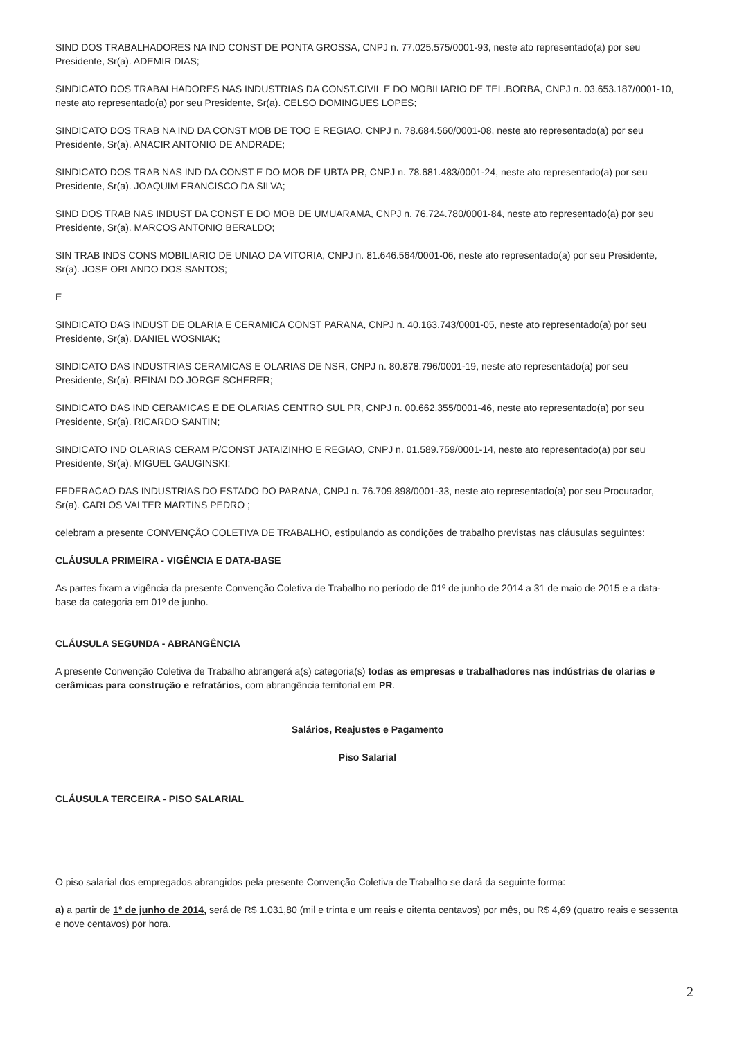SIND DOS TRABALHADORES NA IND CONST DE PONTA GROSSA, CNPJ n. 77.025.575/0001-93, neste ato representado(a) por seu Presidente, Sr(a). ADEMIR DIAS;
SINDICATO DOS TRABALHADORES NAS INDUSTRIAS DA CONST.CIVIL E DO MOBILIARIO DE TEL.BORBA, CNPJ n. 03.653.187/0001-10, neste ato representado(a) por seu Presidente, Sr(a). CELSO DOMINGUES LOPES;
SINDICATO DOS TRAB NA IND DA CONST MOB DE TOO E REGIAO, CNPJ n. 78.684.560/0001-08, neste ato representado(a) por seu Presidente, Sr(a). ANACIR ANTONIO DE ANDRADE;
SINDICATO DOS TRAB NAS IND DA CONST E DO MOB DE UBTA PR, CNPJ n. 78.681.483/0001-24, neste ato representado(a) por seu Presidente, Sr(a). JOAQUIM FRANCISCO DA SILVA;
SIND DOS TRAB NAS INDUST DA CONST E DO MOB DE UMUARAMA, CNPJ n. 76.724.780/0001-84, neste ato representado(a) por seu Presidente, Sr(a). MARCOS ANTONIO BERALDO;
SIN TRAB INDS CONS MOBILIARIO DE UNIAO DA VITORIA, CNPJ n. 81.646.564/0001-06, neste ato representado(a) por seu Presidente, Sr(a). JOSE ORLANDO DOS SANTOS;
E
SINDICATO DAS INDUST DE OLARIA E CERAMICA CONST PARANA, CNPJ n. 40.163.743/0001-05, neste ato representado(a) por seu Presidente, Sr(a). DANIEL WOSNIAK;
SINDICATO DAS INDUSTRIAS CERAMICAS E OLARIAS DE NSR, CNPJ n. 80.878.796/0001-19, neste ato representado(a) por seu Presidente, Sr(a). REINALDO JORGE SCHERER;
SINDICATO DAS IND CERAMICAS E DE OLARIAS CENTRO SUL PR, CNPJ n. 00.662.355/0001-46, neste ato representado(a) por seu Presidente, Sr(a). RICARDO SANTIN;
SINDICATO IND OLARIAS CERAM P/CONST JATAIZINHO E REGIAO, CNPJ n. 01.589.759/0001-14, neste ato representado(a) por seu Presidente, Sr(a). MIGUEL GAUGINSKI;
FEDERACAO DAS INDUSTRIAS DO ESTADO DO PARANA, CNPJ n. 76.709.898/0001-33, neste ato representado(a) por seu Procurador, Sr(a). CARLOS VALTER MARTINS PEDRO ;
celebram a presente CONVENÇÃO COLETIVA DE TRABALHO, estipulando as condições de trabalho previstas nas cláusulas seguintes:
CLÁUSULA PRIMEIRA - VIGÊNCIA E DATA-BASE
As partes fixam a vigência da presente Convenção Coletiva de Trabalho no período de 01º de junho de 2014 a 31 de maio de 2015 e a data-base da categoria em 01º de junho.
CLÁUSULA SEGUNDA - ABRANGÊNCIA
A presente Convenção Coletiva de Trabalho abrangerá a(s) categoria(s) todas as empresas e trabalhadores nas indústrias de olarias e cerâmicas para construção e refratários, com abrangência territorial em PR.
Salários, Reajustes e Pagamento
Piso Salarial
CLÁUSULA TERCEIRA - PISO SALARIAL
O piso salarial dos empregados abrangidos pela presente Convenção Coletiva de Trabalho se dará da seguinte forma:
a) a partir de 1° de junho de 2014, será de R$ 1.031,80 (mil e trinta e um reais e oitenta centavos) por mês, ou R$ 4,69 (quatro reais e sessenta e nove centavos) por hora.
2